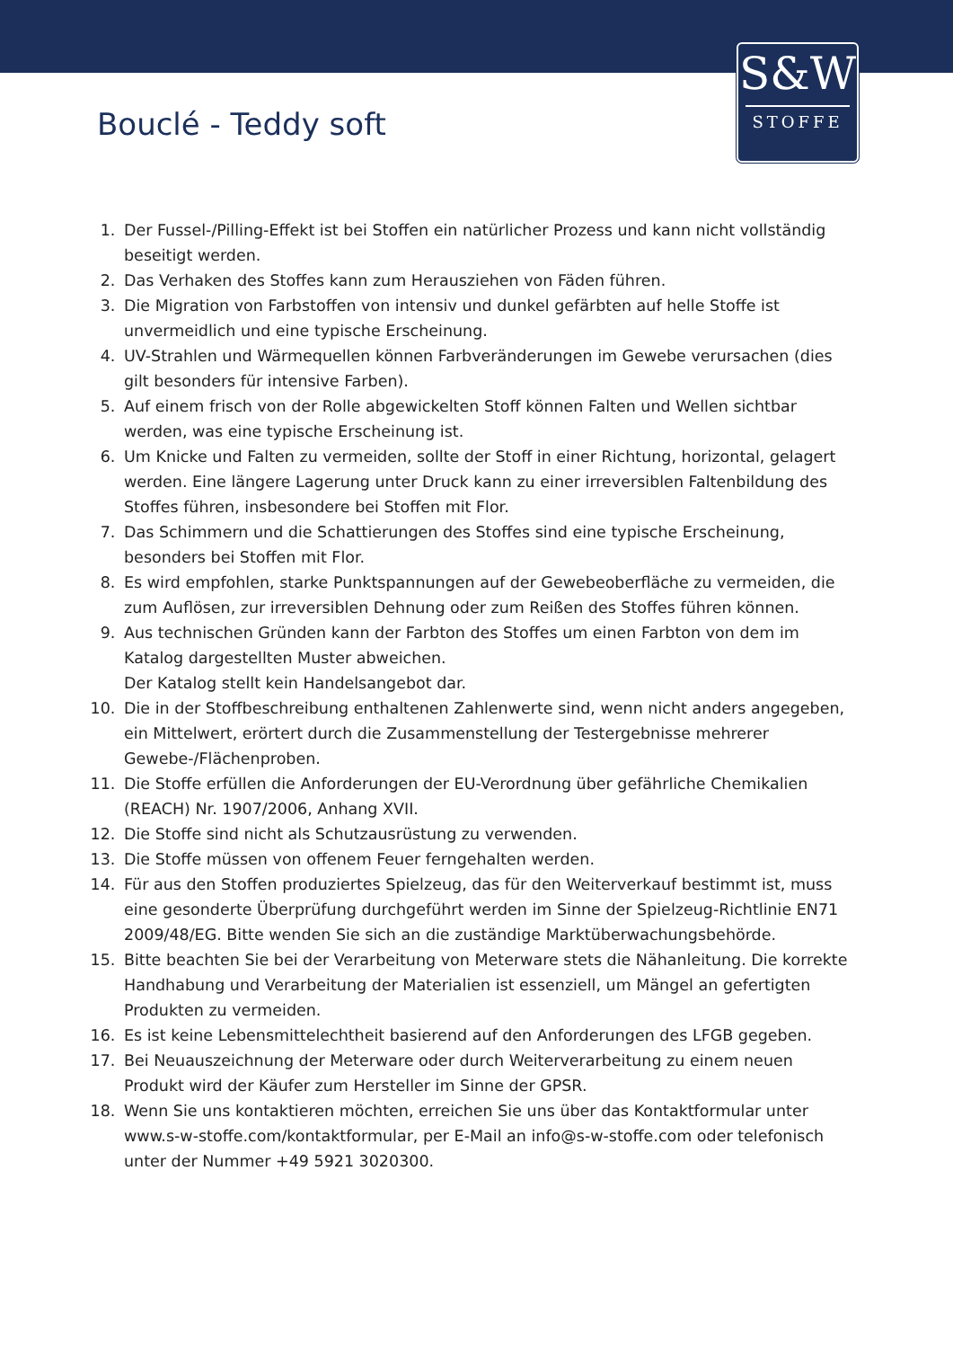S&W
STOFFE
Bouclé - Teddy soft
1. Der Fussel-/Pilling-Effekt ist bei Stoffen ein natürlicher Prozess und kann nicht vollständig beseitigt werden.
2. Das Verhaken des Stoffes kann zum Herausziehen von Fäden führen.
3. Die Migration von Farbstoffen von intensiv und dunkel gefärbten auf helle Stoffe ist unvermeidlich und eine typische Erscheinung.
4. UV-Strahlen und Wärmequellen können Farbveränderungen im Gewebe verursachen (dies gilt besonders für intensive Farben).
5. Auf einem frisch von der Rolle abgewickelten Stoff können Falten und Wellen sichtbar werden, was eine typische Erscheinung ist.
6. Um Knicke und Falten zu vermeiden, sollte der Stoff in einer Richtung, horizontal, gelagert werden. Eine längere Lagerung unter Druck kann zu einer irreversiblen Faltenbildung des Stoffes führen, insbesondere bei Stoffen mit Flor.
7. Das Schimmern und die Schattierungen des Stoffes sind eine typische Erscheinung, besonders bei Stoffen mit Flor.
8. Es wird empfohlen, starke Punktspannungen auf der Gewebeoberfläche zu vermeiden, die zum Auflösen, zur irreversiblen Dehnung oder zum Reißen des Stoffes führen können.
9. Aus technischen Gründen kann der Farbton des Stoffes um einen Farbton von dem im Katalog dargestellten Muster abweichen.
Der Katalog stellt kein Handelsangebot dar.
10. Die in der Stoffbeschreibung enthaltenen Zahlenwerte sind, wenn nicht anders angegeben, ein Mittelwert, erörtert durch die Zusammenstellung der Testergebnisse mehrerer Gewebe-/Flächenproben.
11. Die Stoffe erfüllen die Anforderungen der EU-Verordnung über gefährliche Chemikalien (REACH) Nr. 1907/2006, Anhang XVII.
12. Die Stoffe sind nicht als Schutzausrüstung zu verwenden.
13. Die Stoffe müssen von offenem Feuer ferngehalten werden.
14. Für aus den Stoffen produziertes Spielzeug, das für den Weiterverkauf bestimmt ist, muss eine gesonderte Überprüfung durchgeführt werden im Sinne der Spielzeug-Richtlinie EN71 2009/48/EG. Bitte wenden Sie sich an die zuständige Marktüberwachungsbehörde.
15. Bitte beachten Sie bei der Verarbeitung von Meterware stets die Nähanleitung. Die korrekte Handhabung und Verarbeitung der Materialien ist essenziell, um Mängel an gefertigten Produkten zu vermeiden.
16. Es ist keine Lebensmittelechtheit basierend auf den Anforderungen des LFGB gegeben.
17. Bei Neuauszeichnung der Meterware oder durch Weiterverarbeitung zu einem neuen Produkt wird der Käufer zum Hersteller im Sinne der GPSR.
18. Wenn Sie uns kontaktieren möchten, erreichen Sie uns über das Kontaktformular unter www.s-w-stoffe.com/kontaktformular, per E-Mail an info@s-w-stoffe.com oder telefonisch unter der Nummer +49 5921 3020300.